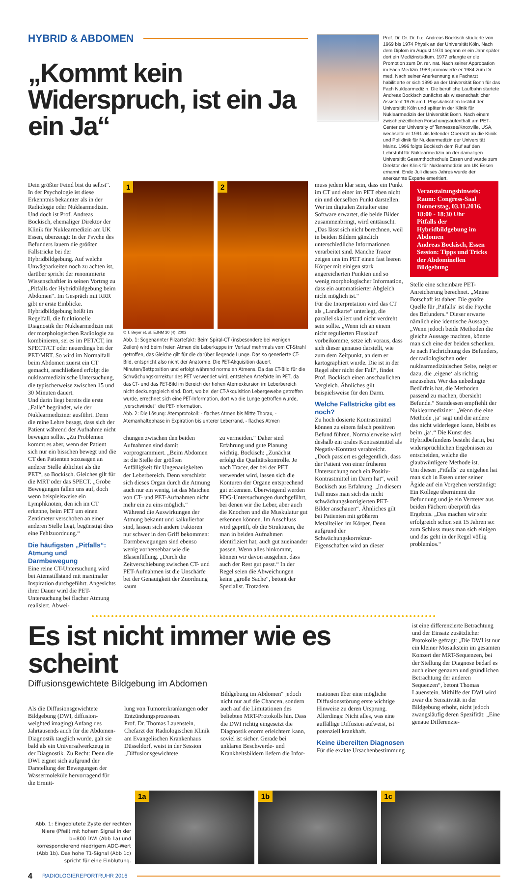HYBRID & ABDOMEN
„Kommt kein Widerspruch, ist ein Ja ein Ja“
Prof. Dr. Dr. Dr. h.c. Andreas Bockisch studierte von 1969 bis 1974 Physik an der Universität Köln. Nach dem Diplom im August 1974 begann er ein Jahr später dort ein Medizinstudium. 1977 erlangte er die Promotion zum Dr. rer. nat. Nach seiner Approbation im Fach Medizin 1983 promovierte er 1984 zum Dr. med. Nach seiner Anerkennung als Facharzt habilitierte er sich 1990 an der Universität Bonn für das Fach Nuklearmedizin. Die berufliche Laufbahn startete Andreas Bockisch zunächst als wissenschaftlicher Assistent 1976 am I. Physikalischen Institut der Universität Köln und später in der Klinik für Nuklearmedizin der Universität Bonn. Nach einem zwischenzeitlichen Forschungsaufenthalt am PET-Center der University of Tennessee/Knoxville, USA, wechselte er 1991 als leitender Oberarzt an die Klinik und Poliklinik für Nuklearmedizin der Universität Mainz. 1996 folgte Bockisch dem Ruf auf den Lehrstuhl für Nuklearmedizin an der damaligen Universität Gesamthochschule Essen und wurde zum Direktor der Klinik für Nuklearmedizin am UK Essen ernannt. Ende Juli dieses Jahres wurde der anerkannte Experte emeritiert.
Dein größter Feind bist du selbst“. In der Psychologie ist diese Erkenntnis bekannter als in der Radiologie oder Nuklearmedizin. Und doch ist Prof. Andreas Bockisch, ehemaliger Direktor der Klinik für Nuklearmedizin am UK Essen, überzeugt: In der Psyche des Befunders lauern die größten Fallstricke bei der Hybridbildgebung. Auf welche Unwägbarkeiten noch zu achten ist, darüber spricht der renommierte Wissenschaftler in seinen Vortrag zu „Pitfalls der Hybridbildgebung beim Abdomen“. Im Gespräch mit RRR gibt er erste Einblicke.
Hybridbildgebung heißt im Regelfall, die funktionelle Diagnostik der Nuklearmedizin mit der morphologischen Radiologie zu kombinieren, sei es im PET/CT, im SPECT/CT oder neuerdings bei der PET/MRT. So wird im Normalfall beim Abdomen zuerst ein CT gemacht, anschließend erfolgt die nuklearmedizinische Untersuchung, die typischerweise zwischen 15 und 30 Minuten dauert.
Und darin liegt bereits die erste „Falle“ begründet, wie der Nuklearmediziner ausführt. Denn die reine Lehre besagt, dass sich der Patient während der Aufnahme nicht bewegen sollte. „Zu Problemen kommt es aber, wenn der Patient sich nur ein bisschen bewegt und die CT den Patienten sozusagen an anderer Stelle ablichtet als die PET“, so Bockisch. Gleiches gilt für die MRT oder das SPECT. „Grobe Bewegungen fallen uns auf, doch wenn beispielsweise ein Lymphknoten, den ich im CT erkenne, beim PET um einen Zentimeter verschoben an einer anderen Stelle liegt, begünstigt dies eine Fehlzuordnung.“
Die häufigsten „Pitfalls“: Atmung und Darmbewegung
Eine reine CT-Untersuchung wird bei Atemstillstand mit maximaler Inspiration durchgeführt. Angesichts ihrer Dauer wird die PET-Untersuchung bei flacher Atmung realisiert. Abwei-
1
2
© T. Beyer et. al. EJNM 30 (4), 2003
Abb. 1: Sogenannter Pilzartefakt: Beim Spiral-CT (insbesondere bei wenigen Zeilen) wird beim freien Atmen die Leberkuppe im Verlauf mehrmals vom CT-Strahl getroffen, das Gleiche gilt für die darüber liegende Lunge. Das so generierte CT-Bild, entspricht also nicht der Anatomie. Die PET-Akquisition dauert Minuten/Bettposition und erfolgt während normalen Atmens. Da das CT-Bild für die Schwächungskorrektur des PET verwendet wird, entstehen Artefakte im PET, da das CT- und das PET-Bild im Bereich der hohen Atemexkursion im Leberbereich nicht deckungsgleich sind. Dort, wo bei der CT-Akquisition Lebergewebe getroffen wurde, errechnet sich eine PET-Information, dort wo die Lunge getroffen wurde, „verschwindet“ die PET-Information.
Abb. 2: Die Lösung: Atemprotokoll: - flaches Atmen bis Mitte Thorax, - Atemanhaltephase in Expiration bis unterer Leberrand, - flaches Atmen
chungen zwischen den beiden Aufnahmen sind damit vorprogrammiert. „Beim Abdomen ist die Stelle der größten Anfälligkeit für Ungenauigkeiten der Leberbereich. Denn verschiebt sich dieses Organ durch die Atmung auch nur ein wenig, ist das Matchen von CT- und PET-Aufnahmen nicht mehr ein zu eins möglich.“
Während die Auswirkungen der Atmung bekannt und kalkulierbar sind, lassen sich andere Faktoren nur schwer in den Griff bekommen: Darmbewegungen sind ebenso wenig vorhersehbar wie die Blasenfüllung. „Durch die Zeitverschiebung zwischen CT- und PET-Aufnahmen ist die Unschärfe bei der Genauigkeit der Zuordnung kaum
zu vermeiden.“ Daher sind Erfahrung und gute Planung wichtig. Bockisch: „Zunächst erfolgt die Qualitätskontrolle. Je nach Tracer, der bei der PET verwendet wird, lassen sich die Konturen der Organe entsprechend gut erkennen. Überwiegend werden FDG-Untersuchungen durchgeführt, bei denen wir die Leber, aber auch die Knochen und die Muskulatur gut erkennen können. Im Anschluss wird geprüft, ob die Strukturen, die man in beiden Aufnahmen identifiziert hat, auch gut zueinander passen. Wenn alles hinkommt, können wir davon ausgehen, dass auch der Rest gut passt.“ In der Regel seien die Abweichungen keine „große Sache“, betont der Spezialist. Trotzdem
muss jedem klar sein, dass ein Punkt im CT und einer im PET eben nicht ein und denselben Punkt darstellen.
Wer im digitalen Zeitalter eine Software erwartet, die beide Bilder zusammenbringt, wird enttäuscht. „Das lässt sich nicht berechnen, weil in beiden Bildern gänzlich unterschiedliche Informationen verarbeitet sind. Manche Tracer zeigen uns im PET einen fast leeren Körper mit einigen stark angereicherten Punkten und so wenig morphologischer Information, dass ein automatisierter Abgleich nicht möglich ist.“
Für die Interpretation wird das CT als „Landkarte“ unterlegt, die parallel skaliert und nicht verdreht sein sollte. „Wenn ich an einem nicht regulierten Flusslauf vorbeikomme, setze ich voraus, dass sich dieser genauso darstellt, wie zum dem Zeitpunkt, an dem er kartographiert wurde. Die ist in der Regel aber nicht der Fall“, findet Prof. Bockisch einen anschaulichen Vergleich. Ähnliches gilt beispielsweise für den Darm.
Welche Fallstricke gibt es noch?
Zu hoch dosierte Kontrastmittel können zu einem falsch positiven Befund führen. Normalerweise wird deshalb ein orales Kontrastmittel als Negativ-Kontrast verabreicht. „Doch passiert es gelegentlich, dass der Patient von einer früheren Untersuchung noch ein Positiv-Kontrastmittel im Darm hat“, weiß Bockisch aus Erfahrung. „In diesem Fall muss man sich die nicht schwächungskorrigierten PET-Bilder anschauen“. Ähnliches gilt bei Patienten mit größeren Metallteilen im Körper. Denn aufgrund der Schwächungskorrektur-Eigenschaften wird an dieser
Veranstaltungshinweis:
Raum: Congress-Saal
Donnerstag, 03.11.2016, 18:00 - 18:30 Uhr
Pitfalls der Hybridbildgebung im Abdomen
Andreas Bockisch, Essen
Session: Tipps und Tricks der Abdominellen Bildgebung
Stelle eine scheinbare PET-Anreicherung berechnet. „Meine Botschaft ist daher: Die größte Quelle für ‚Pitfalls‘ ist die Psyche des Befunders.“ Dieser erwarte nämlich eine identische Aussage. „Wenn jedoch beide Methoden die gleiche Aussage machten, könnte man sich eine der beiden schenken. Je nach Fachrichtung des Befunders, der radiologischen oder nuklearmedizinischen Seite, neigt er dazu, die ‚eigene‘ als richtig anzusehen. Wer das unbedingte Bedürfnis hat, die Methoden passend zu machen, übersieht Befunde.“ Stattdessen empfiehlt der Nuklearmediziner: „Wenn die eine Methode ‚ja‘ sagt und die andere das nicht widerlegen kann, bleibt es beim ‚ja‘.“ Die Kunst des Hybridbefundens besteht darin, bei widersprüchlichen Ergebnissen zu entscheiden, welche die glaubwürdigere Methode ist.
Um diesen ‚Pitfalls‘ zu entgehen hat man sich in Essen unter seiner Ägide auf ein Vorgehen verständigt: Ein Kollege übernimmt die Befundung und je ein Vertreter aus beiden Fächern überprüft das Ergebnis. „Das machen wir sehr erfolgreich schon seit 15 Jahren so: zum Schluss muss man sich einigen und das geht in der Regel völlig problemlos.“
Es ist nicht immer wie es scheint
Diffusionsgewichtete Bildgebung im Abdomen
Als die Diffusionsgewichtete Bildgebung (DWI, diffusion-weighted imaging) Anfang des Jahrtausends auch für die Abdomen-Diagnostik tauglich wurde, galt sie bald als ein Universalwerkzeug in der Diagnostik. Zu Recht: Denn die DWI eignet sich aufgrund der Darstellung der Bewegungen der Wassermoleküle hervorragend für die Ermitt-
lung von Tumorerkrankungen oder Entzündungsprozessen.
Prof. Dr. Thomas Lauenstein, Chefarzt der Radiologischen Klinik am Evangelischen Krankenhaus Düsseldorf, weist in der Session „Diffusionsgewichtete
Bildgebung im Abdomen“ jedoch nicht nur auf die Chancen, sondern auch auf die Limitationen des beliebten MRT-Protokolls hin. Dass die DWI richtig eingesetzt die Diagnostik enorm erleichtern kann, soviel ist sicher. Gerade bei unklaren Beschwerde- und Krankheitsbildern liefern die Infor-
mationen über eine mögliche Diffusionsstörung erste wichtige Hinweise zu deren Ursprung. Allerdings: Nicht alles, was eine auffällige Diffusion aufweist, ist potenziell krankhaft.
Keine übereilten Diagnosen
Für die exakte Ursachenbestimmung
ist eine differenzierte Betrachtung und der Einsatz zusätzlicher Protokolle gefragt: „Die DWI ist nur ein kleiner Mosaikstein im gesamten Konzert der MRT-Sequenzen, bei der Stellung der Diagnose bedarf es auch einer genauen und gründlichen Betrachtung der anderen Sequenzen“, betont Thomas Lauenstein. Mithilfe der DWI wird zwar die Sensitivität in der Bildgebung erhöht, nicht jedoch zwangsläufig deren Spezifität: „Eine genaue Differenzie-
Abb. 1: Eingeblutete Zyste der rechten Niere (Pfeil) mit hohem Signal in der b=800 DWI (Abb 1a) und korrespondierend niedrigem ADC-Wert (Abb 1b). Das hohe T1-Signal (Abb 1c) spricht für eine Einblutung.
1a
1b
1c
4 RADIOLOGIEREPORTRUHR 2016